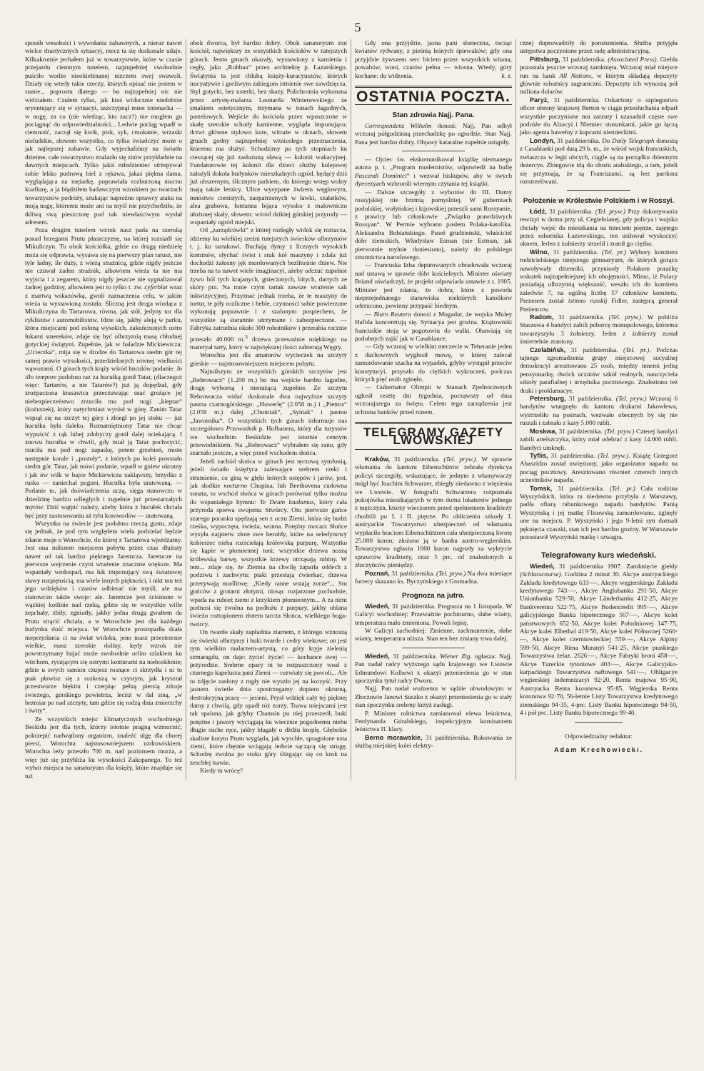5
sposób wesołości i wywołania zabawnych, a nieraz nawet wielce drastycznych sytuacyj, rzecz ta się doskonale udaje. Kilkakrotnie jechałem już w towarzystwie, które w czasie przejazdu ciemnym tunelem, najzupełniej swobodnie puściło wodze nieokiełznanej nizczem swej swawoli. Działy się wtedy takie rzeczy, których opisać nie jestem w stanie... poprostu dlatego — bo najzupełniej nic nie widziałem. Czułem tylko, jak ktoś widocznie niedobrze oryentujący się w sytuacyi, uszczypnął mnie znienacka — w nogę, za co (nie wiedząc, kto zacz?) nie mogłem go pociągnąć do odpowiedzialności... Ledwie pociąg wpadł w ciemność, zaczął się kwik, pisk, syk, cmokanie, wrzaski nieludzkie, słowem wszystko, co tylko świadczyć może o jak najlepszej zabawie. Gdy wyjechaliśmy na światło dzienne, całe towarzystwo znalazło się znów przykładnie na dawnych miejscach. Tylko jakiś młodzieniec strzepywał sobie lekko pudrową biel z rękawa, jakaś piękna dama, wyglądająca na mężatkę, poprawiała rozburzoną mocno koafiurę, a ja błądziłem badawczym wzrokiem po twarzach towarzyszów podróży, szukając napróżno sprawcy ataku na moją nogę, któremu może ani na myśl nie przychodziło, że tkliwą swą pieszczotę pod tak niewłaściwym wysłał adresem.
Poza drugim tunelem wzrok nasz pada na szeroką ponad brzegami Prutu płaszczyznę, na której rozsiadł się Mikuliczyn. Tu obok kościółka, gdzie co drugą niedzielę msza się odprawia, wysuwa się na pierwszy plan ratusz, nie tyle ładny, ile duży, z wieżą strażnicą, gdzie nigdy jeszcze nie czuwał żaden strażnik, albowiem wieża ta nie ma wyjścia i z zegarem, który nigdy jeszcze nie sygnalizował żadnej godziny, albowiem jest to tylko t. zw. cyferblat wraz z martwą wskazówką, gwoli zaznaczenia celu, w jakim wieża ta wystawioną została. Śliczną jest droga wiodąca z Mikuliczyna do Tartarowa, równa, jak stół, jedyny tor dla cyklistów i automobilistów. Idzie się, jakby aleją w parku, która miejscami pod osłoną wysokich, zakończonych ostro łukami smereków, zdaje się być olbrzymią masą chłodnej gotyckiej świątyni. Zupełnie, jak w baladzie Mickiewicza: „Ucieczka“, mija się w drodze do Tartarowa siedm gór tej samej prawie wysokości, przedzielonych równej wielkości wąwozami. O górach tych krąży wśród huculów podanie. In illo tempore podobno raz za hucułką gonił Tatar, (dlaczegoż więc: Tartarów, a nie Tatarów?) już ją dopędzał, gdy zrozpaczona krasawica przeczuwając snać grożące jej niebezpieczeństwo zrzuciła mu pod nogi „kieptar“ (kożuszek), który natychmiast wyrósł w górę. Zanim Tatar wspiął się na szczyt tej góry i zbiegł po jej stoku — już hucułka była daleko. Roznamiętniony Tatar nie chcąc wypuścić z rąk lubej zdobyczy gonił dalej uciekającą. I znowu hucułka w chwili, gdy miał ją Tatar pochwycić, rzuciła mu pod nogi zapaskę, potem grzebień, może następnie korale i „postoły“, z których po kolei powstało siedm gór. Tatar, jak mówi podanie, wpadł w gniew okrutny i jak ów wilk w bajce Mickiewicza zakląwszy, brzydko z ruska — zaniechał pogoni. Hucułka była uratowaną. — Podanie to, jak doświadczenia uczą, sięga stanowczo w dziedzinę bardzo odległych i zupełnie już przestarzałych mytów. Dziś wątpić należy, ażeby która z hucułek chciała być przy zastosowaniu aż tylu korowodów — uratowaną.
Wszystko na świecie jest podobno rzeczą gustu, zdaje się jednak, że pod tym względem wielu podzielać będzie zdanie moje o Worochcie, do której z Tartarowa wjeżdżamy. Jest ona milszem miejscem pobytu przez czas dłuższy nawet od tak bardzo pięknego Jaremcza. Jaremcze na pierwsze wejrzenie czyni wrażenie znacznie większe. Ma wspaniały wodospad, ma łuk imponujący swą światowej sławy rozpiętością, ma wiele innych piękności, i nikt mu też jego wdzięków i czarów odbierać nie myśli, ale ma stanowczo także swoje: ale. Jaremcze jest ściśnione w wązkiej kotlinie nad rzeką, gdzie się te wszystkie wille zepchały, zbiły, zgniotły, jakby jedna drugą gwałtem do Prutu strącić chciała, a w Worochcie jest dla każdego budynku dość miejsca. W Worochcie prostopadła skała nieprzysłania ci na świat widoku, jeno masz przestrzenie wielkie, masz szerokie doliny, kędy wzrok nie powstrzymany bujać może swobodnie orlim szlakiem ku wirchom, rysującym się ostrymi konturami na nieboskłonie; gdzie u swych ramion czujesz rosnące ci skrzydła i ni to ptak pławisz się z rozkoszą w czystym, jak kryształ przestworze błękitu i czerpiąc pełną piersią zdroje świeżego, górskiego powietrza, lecisz w dal siną, „w bezmiar po nad szczyty, tam gdzie się rodzą dnia zmierzchy i świty“.
Ze wszystkich miejsc klimatycznych wschodniego Beskidu jest dla tych, którzy istotnie pragną wzmocnić, pokrzepić nadwątlony organizm, znaleźć ulgę dla chorej piersi, Worochta najstosowniejszem uzdrowiskiem. Worochta leży przeszło 700 m. nad poziomem morza, a więc już się przybliża ku wysokości Zakopanego. To też wybór miejsca na sanatoryum dla księży, które znajduje się tuż
obok dworca, był bardzo dobry. Obok sanatoryum stoi kościół, największy ze wszystkich kościołów w tutejszych górach. Jestto gmach okazały, wystawiony z kamienia i cegły, jako „Rohbau“ przez architektę p. Łazarskiego. Świątynia ta jest chlubą księży-kuracyuszów, których inicyatywie i gorliwym zabiegom istnienie swe zawdzięcza. Styl gotycki, bez usterki, bez skazy. Polichromia wykonana przez artystę-malarza Leonarda Winterowskiego ze smakiem estetycznym, trzymana w tonach łagodnych, pastelowych. Wejście do kościoła przez wpuszczone w skałę szerokie schody kamienne, wygląda imponująco; drzwi główne stylowo kute, witraże w oknach, słowem gmach godny najzupełniej wzniosłego przeznaczenia, któremu ma służyć. Schodzimy po tych stopniach ku cieszącej się już zasłużoną sławą — kolonii wakacyjnej. Fundatorowie tej kolonii dla dzieci służby kolejowej założyli dokoła budynków mieszkalnych ogród, będący dziś już obszernym, ślicznym parkiem, do którego wstęp wolny mają także letnicy. Ulice wysypane żwirem węglowym, mnóstwo cienistych, zaopatrzonych w ławki, szałatków, alea grabowa, fontanna bijąca wysoko z malowniczo ułożonej skały, słowem: wśród dzikiej górskiej przyrody — wspaniały ogród miejski.
Od „zarządcówki“ z której rozległy widok się roztacza, idziemy ku wielkiej rzeźni tutejszych świerków olbrzymów t. j. ku tartakowi. Buchają dymy z licznych wysokich kominów, słychać świst i stuk kół maszyny i zdala już dochodzi żałosny jęk mordowanych bezlitośnie drzew. Nie trzeba na to nawet wiele imaginacyi, ażeby odczuć zupełnie żywo ból tych krajanych, gniecionych, bitych, dartych ze skóry pni. Na mnie czyni tartak zawsze wrażenie sali inkwizycyjnej. Przyznać jednak trzeba, że te maszyny do tortur, te piły rozliczne i heble, czynności sobie powierzone wykonują poprawnie i z szalonym pospiechem, że wszystkie są starannie utrzymane i zabezpieczone. — Fabryka zatrudnia około 300 robotników i przerabia rocznie przeszło 40.000 m.<sup>3</sup> drzewa przeważnie miękkiego na materyał tarty, który w największej ilości zabierają Węgry.
Worochta jest dla amatorów wycieczek na szczyty górskie — najstosowniejszem miejscem pobytu.
Najmilszym ze wszystkich górskich szczytów jest „Rebrowacz“ (1.200 m.) bo ma wejście bardzo łagodne, drogę wyborną i nienużącą zupełnie. Ze szczytu Rebrowacza widać doskonale dwa najwyższe szczyty pasma czarnogórskiego: „Howerlę“ (2.058 m.) i „Pietros“ (2.058 m.) dalej „Chomiak“, „Syniak“ i pasmo „Jawornika“. O wszystkich tych górach informuje nas szczegółowo Przewodnik p. Hofbauera, który dla turystów we wschodnim Beskidzie jest istotnie cennym przewodnikiem. Na „Rebrowacz“ wybrałem się rano, gdy szarzało jeszcze, a więc przed wschodem słońca.
Jeżeli zachód słońca w górach jest tęczową symfonią, jeżeli światło księżyca zalewające srebrem rzeki i strumienie, co giną w głębi leśnych ostępów i jarów, jest, jak słodkie nocturno Chopina, lub Beethovena cudowna sonata, to wschód słońca w górach porównać tylko można do wspaniałego hymnu: Te Deum laudamus, który cała przyroda spiewa swojemu Stwórcy. Oto pierwsze gońce szarego poranku spędzają sen z oczu Ziemi, która się budzi rześka, wypoczęta, świeża, wonna. Potężny mocarz Słońce wysyła najpierw złote swe herołdy, które na seledynowy kobierzec nieba rozściełają królewską purpurę. Wszystko się kąpie w płomiennej toni; wszystkie drzewa noszą królewską barwę, wszystkie krzewy otrząsają rubiny. W tem... zdaje się, że Ziemia na chwilę zaparła oddech z podziwu i zachwytu: ptaki przestają ćwierkać, drzewa przerywają modlitwę: „Kiedy ranne wstają zorze“... Sto gońców z grotami złotymi, niosąc rozjarzone pochodnie, wpada na rubież ziemi z krzykiem płomiennym... A za nimi podnosi się zwolna na podłożu z purpury, jakby oblana świeżo roztopionem złotem tarcza Słońca, wielkiego boga-twórcy.
On twarde skały zapładnia ziarnem, z którego wznoszą się świerki olbrzymy i buki twarde i cedry wiekowe; on jest tym wielkim malarzem-artystą, co góry kryje zielenią szmaragdu, on daje: życie! życie! — kochance swej — przyrodzie. Srebrne opary ni to rozpuszczony woal z czarnego kapelusza pani Ziemi — rozwiały się powoli... Ale to zdjęcie zasłony z mgły nie wyszło jej na korzyść. Przy jasnem świetle dnia spostrzegamy dopiero okrutną, destrukcyjną pracę — jesieni. Prysł wdzięk cały tej pięknej damy z chwilą, gdy opadł róż zorzy. Trawa miejscami jest tak spalona, jak gdyby Chamsin po niej przeszedł, buki potężne i jawory wyciągają ku wiecznie pogodnemu niebu długie suche ręce, jakby błagały o dżdżu kroplę. Głębokie skaliste koryto Prutu wygląda, jak wyschłe, spragnione usta ziemi, które chętnie wciągają ledwie sączącą się strugę. Schodzę zwolna po stoku góry ślizgając się co krok na zeschłej trawie.
Kiedy tu wrócę?
Gdy ona przyjdzie, jasna pani słoneczna, tocząc kwiatów rydwany, z pieśnią leśnych śpiewaków; gdy ona przyjdzie żywszem serc biciem przez wszystkich witana, powabów, woni, czarów pełna — wiosna. Wtedy, góry kochane: do widzenia. k. z.
OSTATNIA POCZTA.
Stan zdrowia Najj. Pana.
Correspondenz Wilhelm donosi: Najj. Pan odbył wczoraj półgodzinną przechadzkę po ogrodzie. Stan Najj. Pana jest bardzo dobry. Objawy kataralne zupełnie ustąpiły.
— Ojciec św. ekskomunikował książkę nieznanego autora p. t. „Program modernistów, odpowiedź na bullę Pascendi Dominici“ i wezwał biskupów, aby w swych dyecezyach wzbronili wiernym czytania tej książki.
— Dalsze szczegóły z wyborów do III. Dumy rossyjskiej nie brzmią pomyślniej. W guberniach podolskiej, wołyńskiej i kijowskiej przeszli sami Rossyanie, z prawicy lub członkowie „Związku prawdziwych Rossyan“. W Permie wybrano posłem Polaka-katolika. Aleksandra Bobiańskiego. Poseł grudzieński, właściciel dóbr ziemskich, Władysław Esman (nie Estman, jak pierwotnie mylnie doniesiono), należy do polskiego stronnictwa narodowego.
— Francuska Izba deputowanych obradowała wczoraj nad ustawą w sprawie dóbr kościelnych. Minister oświaty Briand oświadczył, że projekt odpowiada ustawie z r. 1905. Minister jest zdania, że dobra, które z powodu nieprzejednanego stanowiska niektórych katolików odrzucono, powinny przypaść biednym.
— Biuro Reutera donosi z Mogador, że wojska Muley Hafida koncentrują się. Sytuacya jest groźna. Krążowniki francuskie stoją w pogotowiu do walki. Obawiają się podobnych zajść jak w Casablance.
— Gdy wczoraj w wielkim meczecie w Teheranie jeden z duchownych wygłosił mowę, w której zalecał zamordowanie szacha na wypadek, gdyby wystąpił przeciw konstytucyi, przyszło do ciężkich wykroczeń, podczas których pięć osób zginęło.
— Gubernator Olimpii w Stanach Zjednoczonych ogłosił resztę dni tygodnia, począwszy od dnia wczorajszego za święto. Celem tego zarządzenia jest ochrona banków przed runem.
TELEGRAMY GAZETY LWOWSKIEJ
Kraków, 31 października. (Tel. pryw.). W sprawie włamania do kantoru Eibenschütów zebrała dyrekcya policyi szczegóły, wskazujące, że jednym z włamywaczy mógł być Joachim Schwarzer, zbiegły niedawno z więzienia we Lwowie. W fotografii Schwarzera rozpoznała pokojówka mieszkających w tym domu lokatorów jednego z mężczyzn, którzy wieczorem przed spełnieniem kradzieży chodzili po I. i II. piętrze. Po obliczeniu szkody I. austryackie Towarzystwo ubezpieczeń od włamania wypłaciło braciom Eibenschützom cała ubezpieczoną kwotę 25.000 koron; złożono ją w banku austro-węgierskim. Towarzystwo ogłasza 1000 koron nagrody za wykrycie sprawców kradzieży, oraz 5 prc. od znalezionych u złoczyńców pieniędzy.
Poznań, 31 października. (Tel. pryw.) Na dwa miesiące fortecy skazano ks. Byczyńskiego z Gromadna.
Prognoza na jutro.
Wiedeń, 31 października. Prognoza na 1 listopada. W Galicyi wschodniej: Przeważnie pochmurno, słabe wiatry, temperatura mało zmieniona. Powoli lepiej.
W Galicyi zachodniej: Zmienne, zachmurzenie, słabe wiatry, temperatura niższa. Stan ten bez zmiany trwa dalej.
Wiedeń, 31 października. Wiener Ztg. ogłasza: Najj. Pan nadał radcy wyższego sądu krajowego we Lwowie Edmundowi Kolbowi z okazyi przeniesienia go w stan spoczynku tytuł radcy Dworu.
Najj. Pan nadał woźnemu w sądzie obwodowym w Złoczowie Janowi Suszko z okazyi przeniesienia go w stały stan spoczynku srebrny krzyż zasługi.
P. Minister rolnictwa zamianował elewa leśnictwa, Ferdynanda Góralskiego, inspekcyjnym komisarzem leśnictwa II. klasy.
Berno morawskie, 31 października. Rokowania ze służbą miejskiej kolei elektry-
cznej doprowadziły do porozumienia. Służba przyjęła ustępstwa poczynione przez radę administracyjną.
Pittsburg, 31 października. (Associated Press). Giełda pozostała jeszcze wczoraj zamknięta. Wczoraj miał miejsce run na bank All Nations, w którym składają depozyty głównie robotnicy zagraniczni. Depozyty ich wynoszą pół miliona dolarów.
Paryż, 31 października. Oskarżony o szpiegostwo oficer obrony krajowej Berton w ciągu przesłuchania edparł wszystkie poczynione mu zarzuty i uzasadnił częste swe podróże do Alzacyi i Niemiec stosunkami, jakie go łączą jako agenta bawełny z kupcami niemieckimi.
Londyn, 31 października. Do Daily Telegraph donoszą z Casablanki pod datą 29 b. m., że wśród wojsk francuskich, zwłaszcza w legii obcych, ciągle są na porządku dziennym dezercye. Zbiegowie idą do obozu arabskiego, a tam, jeżeli się przyznają, że są Francuzami, są bez pardonu rozstrzeliwani.
Położenie w Królestwie Polskiem i w Rossyi.
Łódź, 31 października. (Tel. pryw.) Przy dokonywaniu rewizyi w domu przy ul. Cegielnianej, gdy policya i wojsko chciały wejść do mieszkania na trzeciem piętrze, zajętego przez robotnika Łaziewskiego, ten usiłował wyskoczyć oknem. Jeden z żołnierzy strzelił i zranił go ciężko.
Wilno, 31 października. (Tel. pr.) Wybory komitetu rodzicielskiego tutejszego gimnazyum, do których gorąco nawoływały dzienniki, przyniosły Polakom porażkę wskutek najzupełniejszej ich obojętności. Mimo, iż Polacy posiadają olbrzymią większość, weszło ich do komitetu zaledwie 7, na ogólną liczbę 57 członków komitetu. Prezesem został istinno russkij Fidler, zastępcą generał Preżencow.
Radom, 31 października. (Tel. pryw.). W pobliżu Staszowa 4 bandyci zabili poborcę monopolowego, któremu towarzyszyło 3 żołnierzy. Jeden z żołnierzy został śmiertelnie zraniony.
Czelabińsk, 31 października. (Tel. pr.). Podczas tajnego zgromadzenia grupy miejscowej socyalnej demokracyi aresztowano 25 osób, między innemi jedną pensyonarkę, dwóch uczniów szkół realnych, nauczyciela szkoły parafialnej i urzędnika pocztowego. Znaleziono też druki i proklamacye.
Petersburg, 31 października. (Tel. pryw.) Wczoraj 6 bandytów wtargnęło do kantoru drukarni Jakowlewa, wystrzeliło na postrach, wezwało obecnych by się nie ruszali i zabrało z kasy 5.000 rubli.
Moskwa, 31 października. (Tel. pryw.) Czterej bandyci zabili artelszczyka, który miał odebrać z kasy 14.000 rubli. Bandyci umknęli.
Tyflis, 31 października. (Tel. pryw.). Książę Grzegorz Abaszidzo został uwięziony, jako organizator napadu na pociąg pocztowy. Aresztowano również czterech innych uczestników napadu.
Tomsk, 31 października. (Tel. pr.) Cała rodzina Wyszyńskich, która tu niedawno przybyła z Warszawy, padła ofiarą rabunkowego napadu bandytów. Panią Wyszyńską i jej matkę Flisowską zamordowano, zginęły one na miejscu. P. Wyszyński i jego 9-letni syn doznali pęknięcia czaszki, stan ich jest bardzo groźny. W Warszawie pozostawił Wyszyński matkę i szwagra.
Telegrafowany kurs wiedeński.
Wiedeń, 31 października 1907. Zamknięcie giełdy (Schlusscourse). Godzina 2 minut 30. Akcye austryackiego Zakładu kredytowego 633·—, Akcye węgierskiego Zakładu kredytowego 743·—, Akcye Anglobanku 291·50, Akcye Unionbanku 529·50, Akcye Länderbanku 412·25, Akcye Bankvereinu 522·75, Akcye Bodencredit 995·—, Akcye galicyjskiego Banku hipotecznego 567·—, Akcye kolei państwowych 652·50, Akcye kolei Południowej 147·75, Akcye kolei Elbethal 419·50, Akcye kolei Północnej 5260·—, Akcye kolei czerniowieckiej 559·—, Akcye Alpiny 599·50, Akcye Rima Muranyi 541·25, Akcye praskiego Towarzystwa żelaz. 2626·—, Akcye Fabryki broni 458·—, Akcye Tureckie tytoniowe 403·—, Akcye Galicyjsko-karpackiego Towarzystwa naftowego 541·—, Obligacye węgierskiej indemnizacyi 92·20, Renta majowa 95·90, Austryacka Renta koronowa 95·85, Węgierska Renta koronowa 92·70, 56-letnie Listy Towarzystwa kredytowego ziemskiego 94·35, 4-prc. Listy Banku hipotecznego 94·50, 4 i pół prc. Listy Banku hipotecznego 99·40.
Odpowiedzialny redaktor:
Adam Krechowiecki.